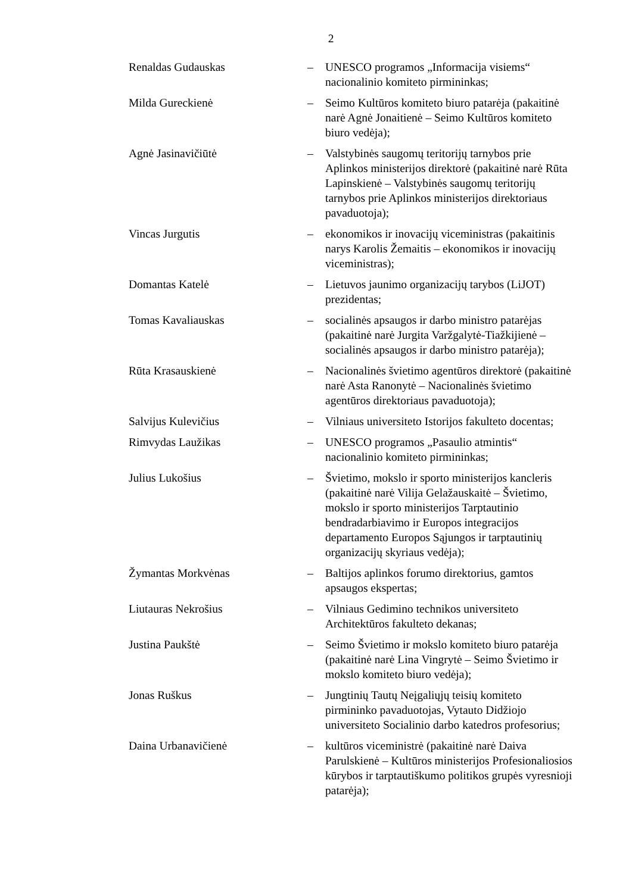2
Renaldas Gudauskas – UNESCO programos „Informacija visiems“ nacionalinio komiteto pirmininkas;
Milda Gureckienė – Seimo Kultūros komiteto biuro patarėja (pakaitinė narė Agnė Jonaitienė – Seimo Kultūros komiteto biuro vedėja);
Agnė Jasinavičiūtė – Valstybinės saugomų teritorijų tarnybos prie Aplinkos ministerijos direktorė (pakaitinė narė Rūta Lapinskienė – Valstybinės saugomų teritorijų tarnybos prie Aplinkos ministerijos direktoriaus pavaduotoja);
Vincas Jurgutis – ekonomikos ir inovacijų viceministras (pakaitinis narys Karolis Žemaitis – ekonomikos ir inovacijų viceministras);
Domantas Katelė – Lietuvos jaunimo organizacijų tarybos (LiJOT) prezidentas;
Tomas Kavaliauskas – socialinės apsaugos ir darbo ministro patarėjas (pakaitinė narė Jurgita Varžgalytė-Tiažkijienė – socialinės apsaugos ir darbo ministro patarėja);
Rūta Krasauskienė – Nacionalinės švietimo agentūros direktorė (pakaitinė narė Asta Ranonytė – Nacionalinės švietimo agentūros direktoriaus pavaduotoja);
Salvijus Kulevičius – Vilniaus universiteto Istorijos fakulteto docentas;
Rimvydas Laužikas – UNESCO programos „Pasaulio atmintis“ nacionalinio komiteto pirmininkas;
Julius Lukošius – Švietimo, mokslo ir sporto ministerijos kancleris (pakaitinė narė Vilija Gelažauskaitė – Švietimo, mokslo ir sporto ministerijos Tarptautinio bendradarbiavimo ir Europos integracijos departamento Europos Sąjungos ir tarptautinių organizacijų skyriaus vedėja);
Žymantas Morkvėnas – Baltijos aplinkos forumo direktorius, gamtos apsaugos ekspertas;
Liutauras Nekrošius – Vilniaus Gedimino technikos universiteto Architektūros fakulteto dekanas;
Justina Paukštė – Seimo Švietimo ir mokslo komiteto biuro patarėja (pakaitinė narė Lina Vingrytė – Seimo Švietimo ir mokslo komiteto biuro vedėja);
Jonas Ruškus – Jungtinių Tautų Neįgaliųjų teisių komiteto pirmininko pavaduotojas, Vytauto Didžiojo universiteto Socialinio darbo katedros profesorius;
Daina Urbanavičienė – kultūros viceministrė (pakaitinė narė Daiva Parulskienė – Kultūros ministerijos Profesionaliosios kūrybos ir tarptautiškumo politikos grupės vyresnioji patarėja);